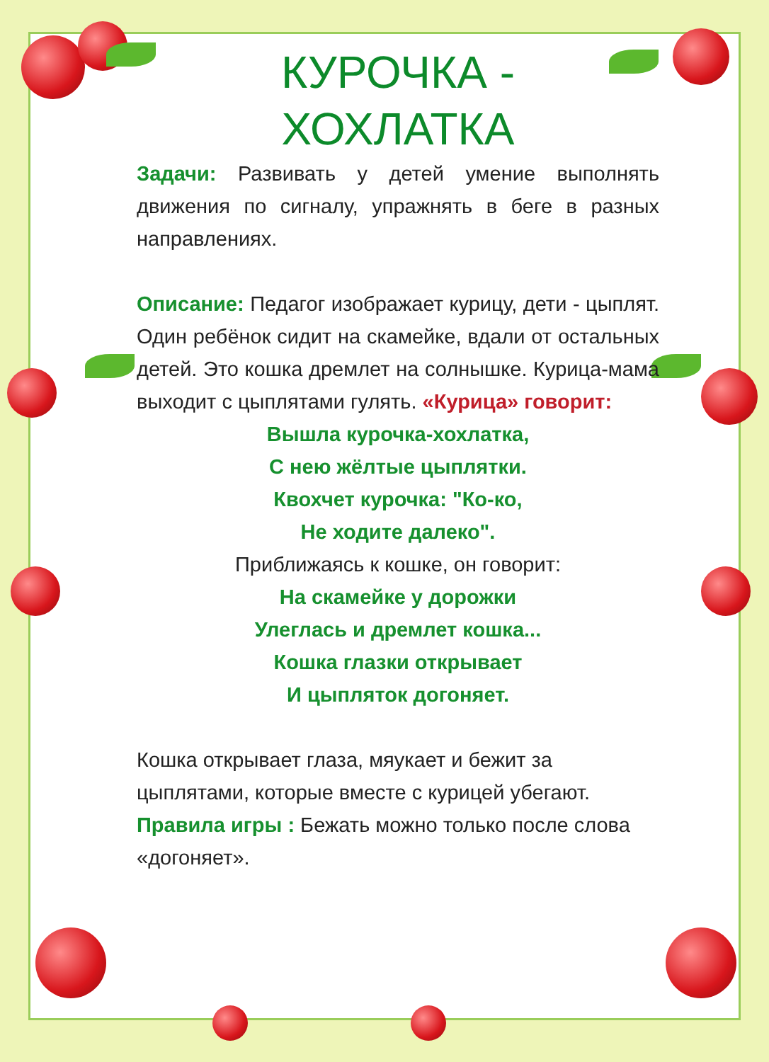КУРОЧКА -
ХОХЛАТКА
Задачи: Развивать у детей умение выполнять движения по сигналу, упражнять в беге в разных направлениях.
Описание: Педагог изображает курицу, дети - цыплят. Один ребёнок сидит на скамейке, вдали от остальных детей. Это кошка дремлет на солнышке. Курица-мама выходит с цыплятами гулять. «Курица» говорит:
Вышла курочка-хохлатка,
С нею жёлтые цыплятки.
Квохчет курочка: "Ко-ко,
Не ходите далеко".
Приближаясь к кошке, он говорит:
На скамейке у дорожки
Улеглась и дремлет кошка...
Кошка глазки открывает
И цыпляток догоняет.
Кошка открывает глаза, мяукает и бежит за цыплятами, которые вместе с курицей убегают.
Правила игры : Бежать можно только после слова «догоняет».